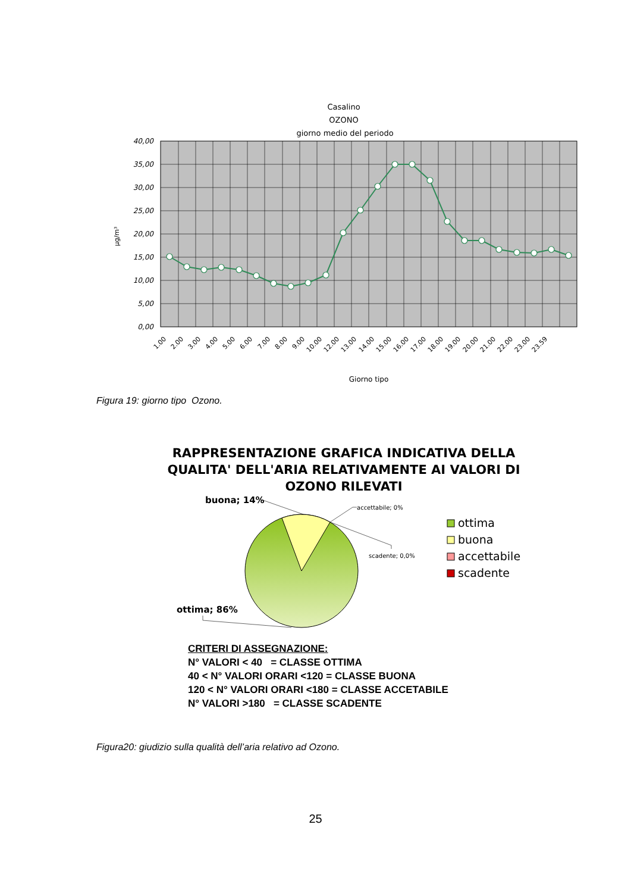Casalino
OZONO
giorno medio del periodo
40,00
35,00
30,00
25,00
20,00
15,00
10,00
5,00
0,00
µg/m³
1.00
2.00
3.00
4.00
5.00
6.00
7.00
8.00
9.00
10.00
12.00
13.00
14.00
15.00
16.00
17.00
18.00
19.00
20.00
21.00
22.00
23.00
23.59
Giorno tipo
Figura 19: giorno tipo Ozono.
RAPPRESENTAZIONE GRAFICA INDICATIVA DELLA
QUALITA' DELL'ARIA RELATIVAMENTE AI VALORI DI
OZONO RILEVATI
buona; 14%
accettabile; 0%
scadente; 0,0%
ottima; 86%
ottima
buona
accettabile
scadente
CRITERI DI ASSEGNAZIONE:
N° VALORI < 40 = CLASSE OTTIMA
40 < N° VALORI ORARI <120 = CLASSE BUONA
120 < N° VALORI ORARI <180 = CLASSE ACCETABILE
N° VALORI >180 = CLASSE SCADENTE
Figura20: giudizio sulla qualità dell’aria relativo ad Ozono.
25